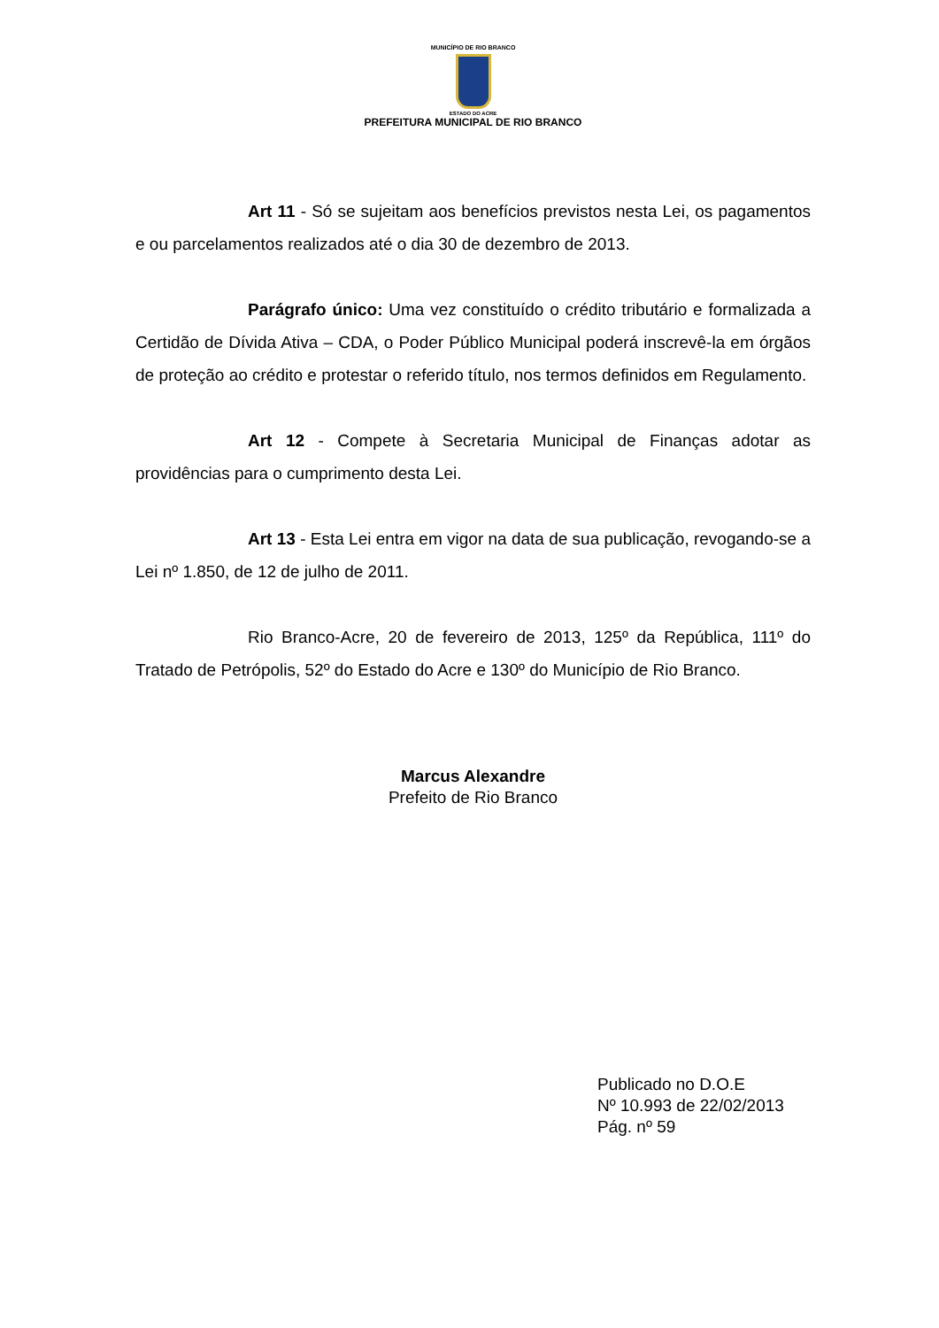MUNICÍPIO DE RIO BRANCO
ESTADO DO ACRE
PREFEITURA MUNICIPAL DE RIO BRANCO
Art 11 - Só se sujeitam aos benefícios previstos nesta Lei, os pagamentos e ou parcelamentos realizados até o dia 30 de dezembro de 2013.
Parágrafo único: Uma vez constituído o crédito tributário e formalizada a Certidão de Dívida Ativa – CDA, o Poder Público Municipal poderá inscrevê-la em órgãos de proteção ao crédito e protestar o referido título, nos termos definidos em Regulamento.
Art 12 - Compete à Secretaria Municipal de Finanças adotar as providências para o cumprimento desta Lei.
Art 13 - Esta Lei entra em vigor na data de sua publicação, revogando-se a Lei nº 1.850, de 12 de julho de 2011.
Rio Branco-Acre, 20 de fevereiro de 2013, 125º da República, 111º do Tratado de Petrópolis, 52º do Estado do Acre e 130º do Município de Rio Branco.
Marcus Alexandre
Prefeito de Rio Branco
Publicado no D.O.E
Nº 10.993 de 22/02/2013
Pág. nº 59